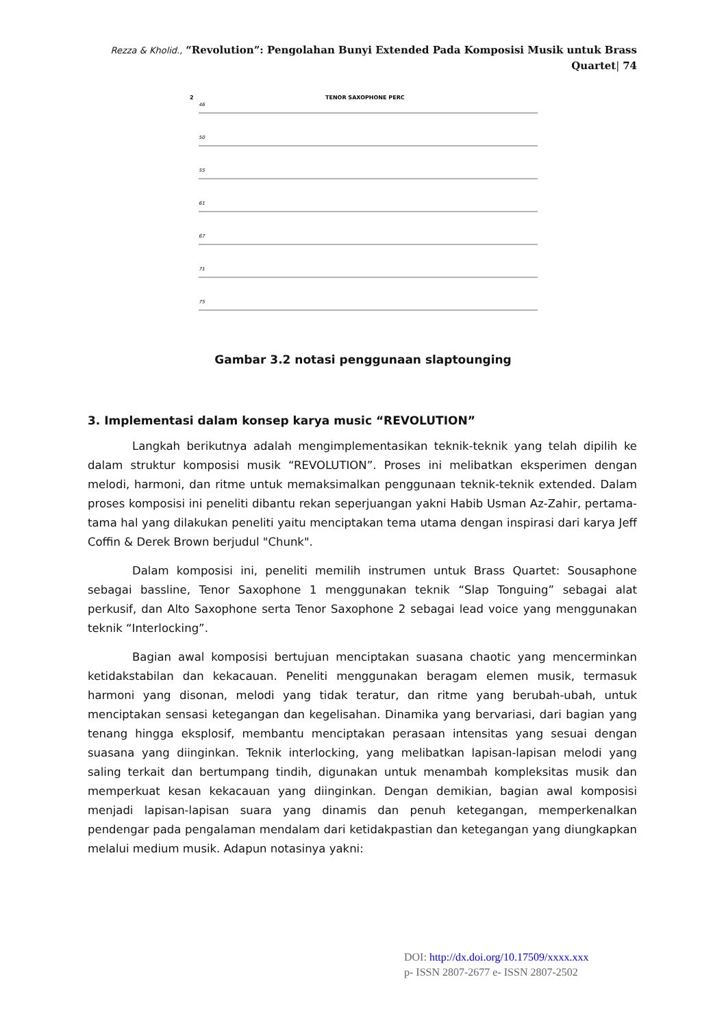Rezza & Kholid., “Revolution”: Pengolahan Bunyi Extended Pada Komposisi Musik untuk Brass Quartet| 74
2
TENOR SAXOPHONE PERC
46
50
55
61
67
71
75
Gambar 3.2 notasi penggunaan slaptounging
3. Implementasi dalam konsep karya music “REVOLUTION”
Langkah berikutnya adalah mengimplementasikan teknik-teknik yang telah dipilih ke dalam struktur komposisi musik “REVOLUTION”. Proses ini melibatkan eksperimen dengan melodi, harmoni, dan ritme untuk memaksimalkan penggunaan teknik-teknik extended. Dalam proses komposisi ini peneliti dibantu rekan seperjuangan yakni Habib Usman Az-Zahir, pertama-tama hal yang dilakukan peneliti yaitu menciptakan tema utama dengan inspirasi dari karya Jeff Coffin & Derek Brown berjudul "Chunk".
Dalam komposisi ini, peneliti memilih instrumen untuk Brass Quartet: Sousaphone sebagai bassline, Tenor Saxophone 1 menggunakan teknik “Slap Tonguing” sebagai alat perkusif, dan Alto Saxophone serta Tenor Saxophone 2 sebagai lead voice yang menggunakan teknik “Interlocking”.
Bagian awal komposisi bertujuan menciptakan suasana chaotic yang mencerminkan ketidakstabilan dan kekacauan. Peneliti menggunakan beragam elemen musik, termasuk harmoni yang disonan, melodi yang tidak teratur, dan ritme yang berubah-ubah, untuk menciptakan sensasi ketegangan dan kegelisahan. Dinamika yang bervariasi, dari bagian yang tenang hingga eksplosif, membantu menciptakan perasaan intensitas yang sesuai dengan suasana yang diinginkan. Teknik interlocking, yang melibatkan lapisan-lapisan melodi yang saling terkait dan bertumpang tindih, digunakan untuk menambah kompleksitas musik dan memperkuat kesan kekacauan yang diinginkan. Dengan demikian, bagian awal komposisi menjadi lapisan-lapisan suara yang dinamis dan penuh ketegangan, memperkenalkan pendengar pada pengalaman mendalam dari ketidakpastian dan ketegangan yang diungkapkan melalui medium musik. Adapun notasinya yakni:
DOI: http://dx.doi.org/10.17509/xxxx.xxx
p- ISSN 2807-2677 e- ISSN 2807-2502